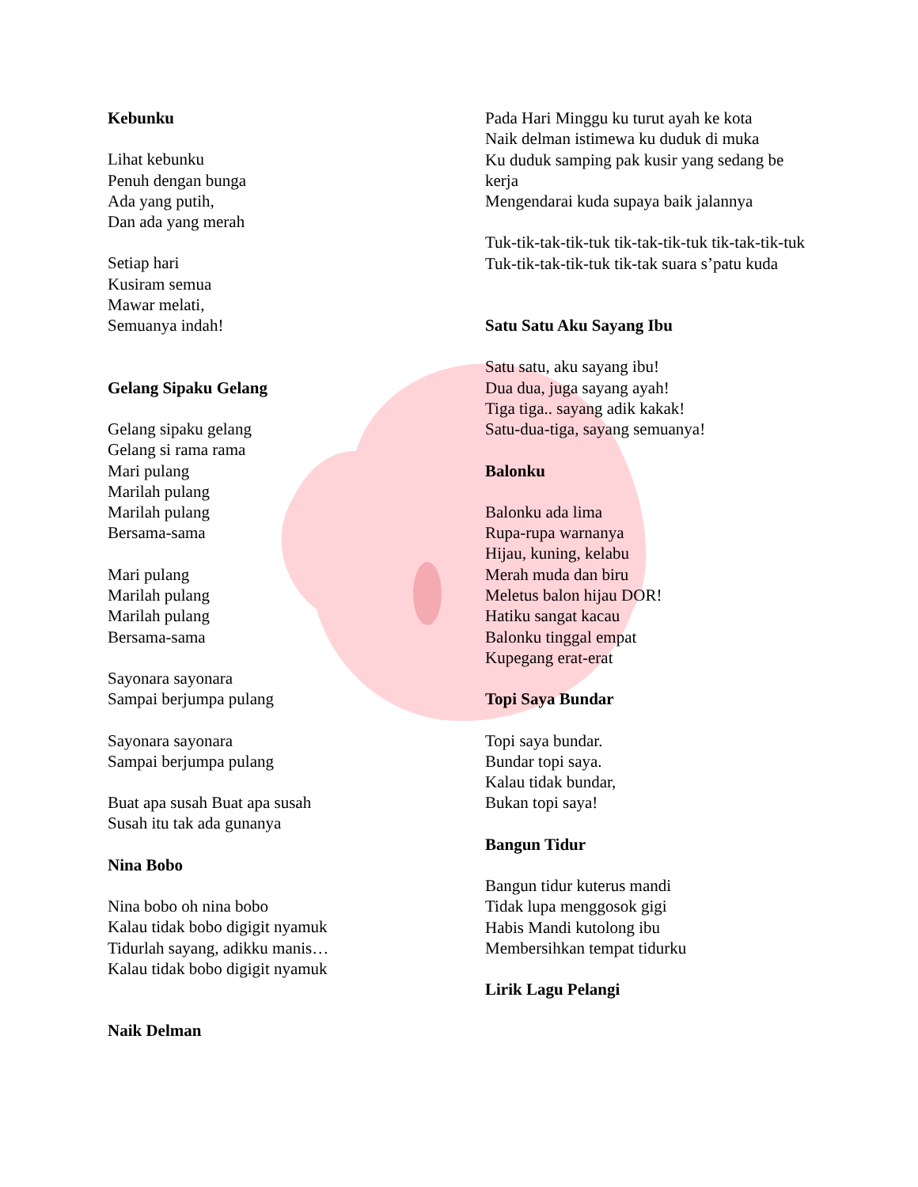Kebunku
Lihat kebunku
Penuh dengan bunga
Ada yang putih,
Dan ada yang merah
Setiap hari
Kusiram semua
Mawar melati,
Semuanya indah!
Gelang Sipaku Gelang
Gelang sipaku gelang
Gelang si rama rama
Mari pulang
Marilah pulang
Marilah pulang
Bersama-sama
Mari pulang
Marilah pulang
Marilah pulang
Bersama-sama
Sayonara sayonara
Sampai berjumpa pulang
Sayonara sayonara
Sampai berjumpa pulang
Buat apa susah Buat apa susah
Susah itu tak ada gunanya
Nina Bobo
Nina bobo oh nina bobo
Kalau tidak bobo digigit nyamuk
Tidurlah sayang, adikku manis…
Kalau tidak bobo digigit nyamuk
Naik Delman
Pada Hari Minggu ku turut ayah ke kota
Naik delman istimewa ku duduk di muka
Ku duduk samping pak kusir yang sedang be kerja
Mengendarai kuda supaya baik jalannya
Tuk-tik-tak-tik-tuk tik-tak-tik-tuk tik-tak-tik-tuk
Tuk-tik-tak-tik-tuk tik-tak suara s’patu kuda
Satu Satu Aku Sayang Ibu
Satu satu, aku sayang ibu!
Dua dua, juga sayang ayah!
Tiga tiga.. sayang adik kakak!
Satu-dua-tiga, sayang semuanya!
Balonku
Balonku ada lima
Rupa-rupa warnanya
Hijau, kuning, kelabu
Merah muda dan biru
Meletus balon hijau DOR!
Hatiku sangat kacau
Balonku tinggal empat
Kupegang erat-erat
Topi Saya Bundar
Topi saya bundar.
Bundar topi saya.
Kalau tidak bundar,
Bukan topi saya!
Bangun Tidur
Bangun tidur kuterus mandi
Tidak lupa menggosok gigi
Habis Mandi kutolong ibu
Membersihkan tempat tidurku
Lirik Lagu Pelangi